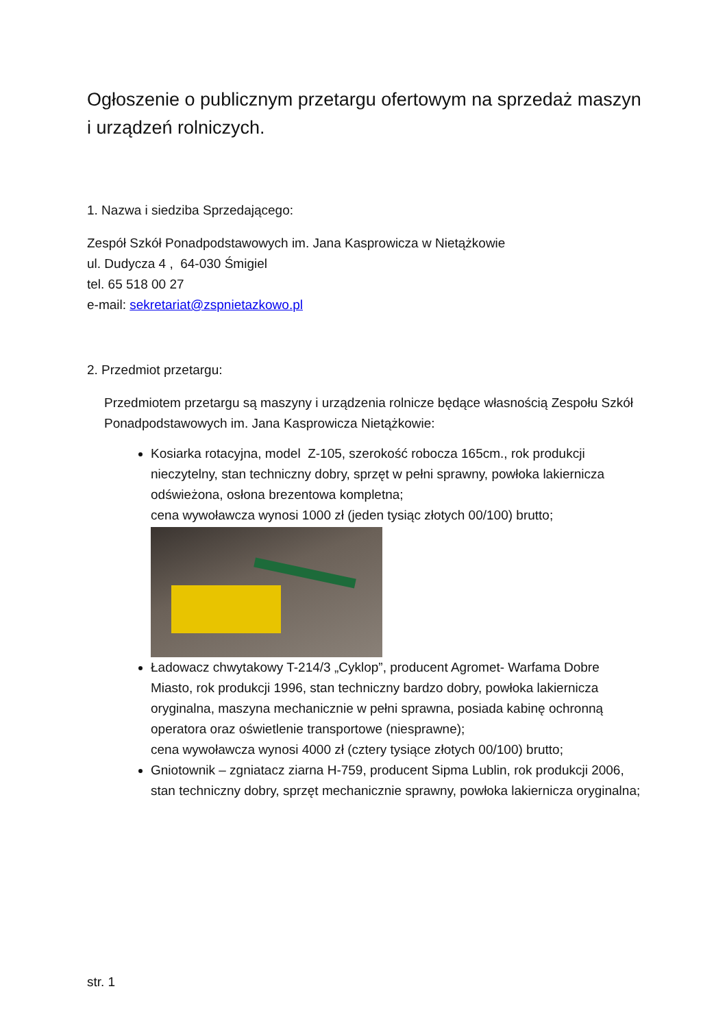Ogłoszenie o publicznym przetargu ofertowym na sprzedaż maszyn i urządzeń rolniczych.
1. Nazwa i siedziba Sprzedającego:
Zespół Szkół Ponadpodstawowych im. Jana Kasprowicza w Nietążkowie
ul. Dudycza 4 , 64-030 Śmigiel
tel. 65 518 00 27
e-mail: sekretariat@zspnietazkowo.pl
2. Przedmiot przetargu:
Przedmiotem przetargu są maszyny i urządzenia rolnicze będące własnością Zespołu Szkół Ponadpodstawowych im. Jana Kasprowicza Nietążkowie:
Kosiarka rotacyjna, model Z-105, szerokość robocza 165cm., rok produkcji nieczytelny, stan techniczny dobry, sprzęt w pełni sprawny, powłoka lakiernicza odświeżona, osłona brezentowa kompletna;
cena wywoławcza wynosi 1000 zł (jeden tysiąc złotych 00/100) brutto;
Ładowacz chwytakowy T-214/3 „Cyklop”, producent Agromet- Warfama Dobre Miasto, rok produkcji 1996, stan techniczny bardzo dobry, powłoka lakiernicza oryginalna, maszyna mechanicznie w pełni sprawna, posiada kabinę ochronną operatora oraz oświetlenie transportowe (niesprawne);
cena wywoławcza wynosi 4000 zł (cztery tysiące złotych 00/100) brutto;
Gniotownik – zgniatacz ziarna H-759, producent Sipma Lublin, rok produkcji 2006, stan techniczny dobry, sprzęt mechanicznie sprawny, powłoka lakiernicza oryginalna;
str. 1